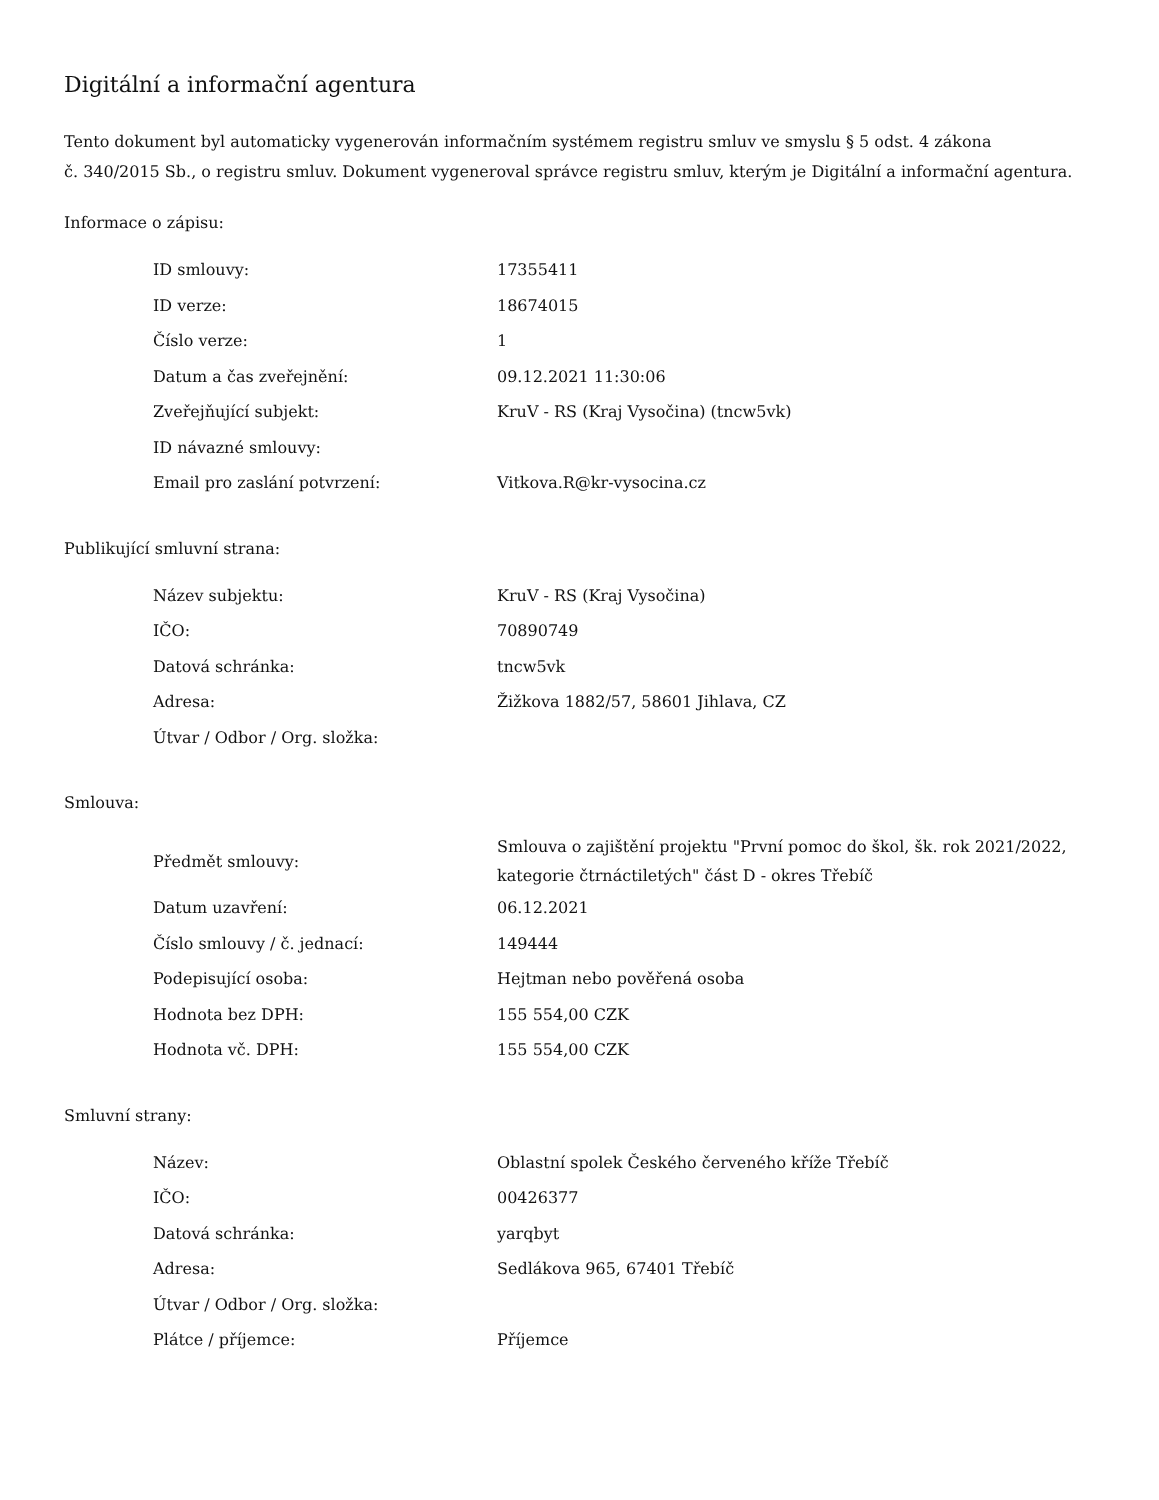Digitální a informační agentura
Tento dokument byl automaticky vygenerován informačním systémem registru smluv ve smyslu § 5 odst. 4 zákona
č. 340/2015 Sb., o registru smluv. Dokument vygeneroval správce registru smluv, kterým je Digitální a informační agentura.
Informace o zápisu:
| ID smlouvy: | 17355411 |
| ID verze: | 18674015 |
| Číslo verze: | 1 |
| Datum a čas zveřejnění: | 09.12.2021 11:30:06 |
| Zveřejňující subjekt: | KruV - RS (Kraj Vysočina) (tncw5vk) |
| ID návazné smlouvy: | |
| Email pro zaslání potvrzení: | Vitkova.R@kr-vysocina.cz |
Publikující smluvní strana:
| Název subjektu: | KruV - RS (Kraj Vysočina) |
| IČO: | 70890749 |
| Datová schránka: | tncw5vk |
| Adresa: | Žižkova 1882/57, 58601 Jihlava, CZ |
| Útvar / Odbor / Org. složka: | |
Smlouva:
| Předmět smlouvy: | Smlouva o zajištění projektu "První pomoc do škol, šk. rok 2021/2022, kategorie čtrnáctiletých" část D - okres Třebíč |
| Datum uzavření: | 06.12.2021 |
| Číslo smlouvy / č. jednací: | 149444 |
| Podepisující osoba: | Hejtman nebo pověřená osoba |
| Hodnota bez DPH: | 155 554,00 CZK |
| Hodnota vč. DPH: | 155 554,00 CZK |
Smluvní strany:
| Název: | Oblastní spolek Českého červeného kříže Třebíč |
| IČO: | 00426377 |
| Datová schránka: | yarqbyt |
| Adresa: | Sedlákova 965, 67401 Třebíč |
| Útvar / Odbor / Org. složka: | |
| Plátce / příjemce: | Příjemce |